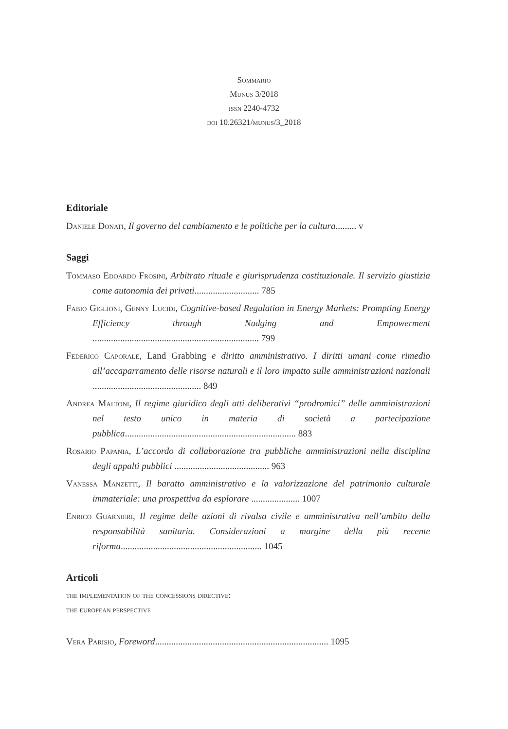Sommario
Munus 3/2018
issn 2240-4732
doi 10.26321/munus/3_2018
Editoriale
Daniele Donati, Il governo del cambiamento e le politiche per la cultura......... v
Saggi
Tommaso Edoardo Frosini, Arbitrato rituale e giurisprudenza costituzionale. Il servizio giustizia come autonomia dei privati............................ 785
Fabio Giglioni, Genny Lucidi, Cognitive-based Regulation in Energy Markets: Prompting Energy Efficiency through Nudging and Empowerment ........................................................................ 799
Federico Caporale, Land Grabbing e diritto amministrativo. I diritti umani come rimedio all’accaparramento delle risorse naturali e il loro impatto sulle amministrazioni nazionali ............................................... 849
Andrea Maltoni, Il regime giuridico degli atti deliberativi “prodromici” delle amministrazioni nel testo unico in materia di società a partecipazione pubblica.......................................................................... 883
Rosario Papania, L’accordo di collaborazione tra pubbliche amministrazioni nella disciplina degli appalti pubblici ......................................... 963
Vanessa Manzetti, Il baratto amministrativo e la valorizzazione del patrimonio culturale immateriale: una prospettiva da esplorare ..................... 1007
Enrico Guarnieri, Il regime delle azioni di rivalsa civile e amministrativa nell’ambito della responsabilità sanitaria. Considerazioni a margine della più recente riforma............................................................. 1045
Articoli
the implementation of the concessions directive:
the european perspective
Vera Parisio, Foreword........................................................................... 1095